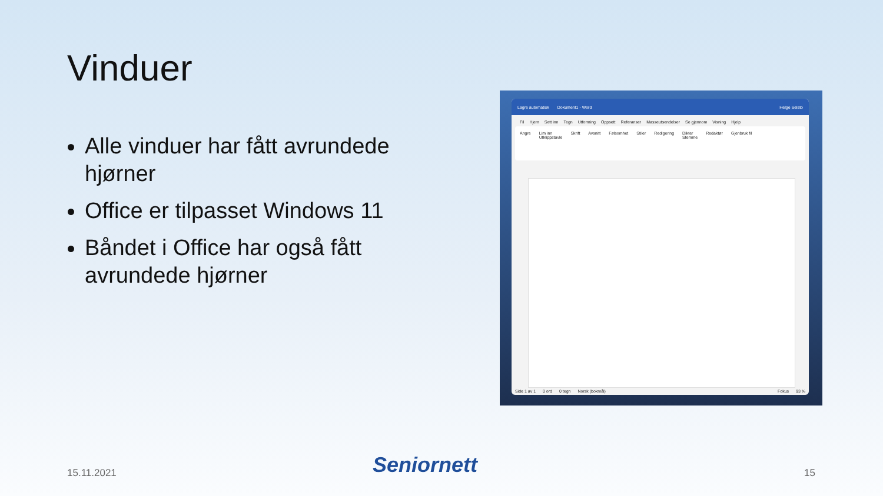Vinduer
Alle vinduer har fått avrundede hjørner
Office er tilpasset Windows 11
Båndet i Office har også fått avrundede hjørner
Lagre automatisk Dokument1 - Word Helge Selsto
Fil Hjem Sett inn Tegn Utforming Oppsett Referanser Masseutsendelser Se gjennom Visning Hjelp
Angre Lim inn
Utklippstavle Skrift Avsnitt Følsomhet Stiler Redigering Dikter
Stemme Redaktør Gjenbruk fil
Side 1 av 1 0 ord 0 tegn Norsk (bokmål) Fokus 93 %
15.11.2021
Seniornett
15